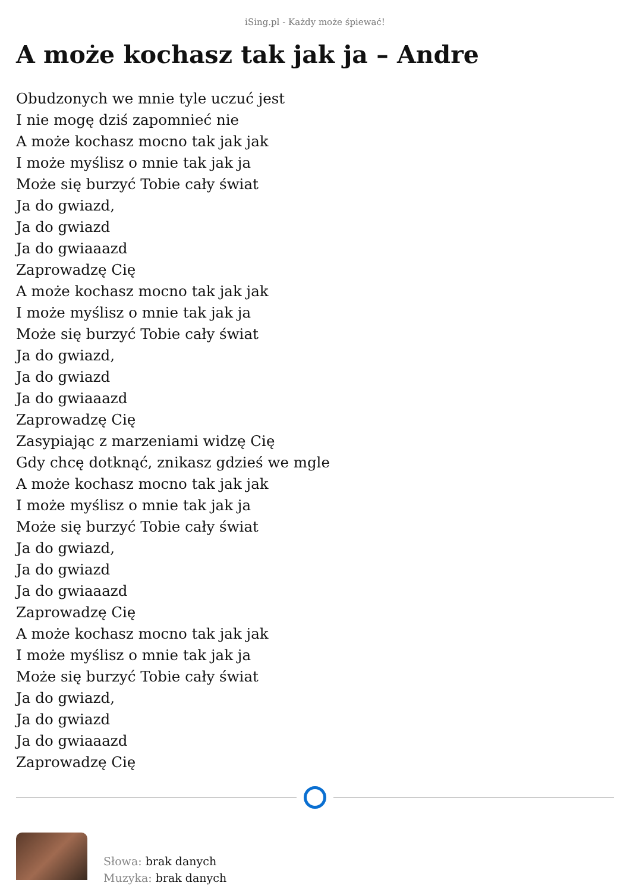iSing.pl - Każdy może śpiewać!
A może kochasz tak jak ja – Andre
Obudzonych we mnie tyle uczuć jest
I nie mogę dziś zapomnieć nie
A może kochasz mocno tak jak jak
I może myślisz o mnie tak jak ja
Może się burzyć Tobie cały świat
Ja do gwiazd,
Ja do gwiazd
Ja do gwiaaazd
Zaprowadzę Cię
A może kochasz mocno tak jak jak
I może myślisz o mnie tak jak ja
Może się burzyć Tobie cały świat
Ja do gwiazd,
Ja do gwiazd
Ja do gwiaaazd
Zaprowadzę Cię
Zasypiając z marzeniami widzę Cię
Gdy chcę dotknąć, znikasz gdzieś we mgle
A może kochasz mocno tak jak jak
I może myślisz o mnie tak jak ja
Może się burzyć Tobie cały świat
Ja do gwiazd,
Ja do gwiazd
Ja do gwiaaazd
Zaprowadzę Cię
A może kochasz mocno tak jak jak
I może myślisz o mnie tak jak ja
Może się burzyć Tobie cały świat
Ja do gwiazd,
Ja do gwiazd
Ja do gwiaaazd
Zaprowadzę Cię
Słowa: brak danych
Muzyka: brak danych